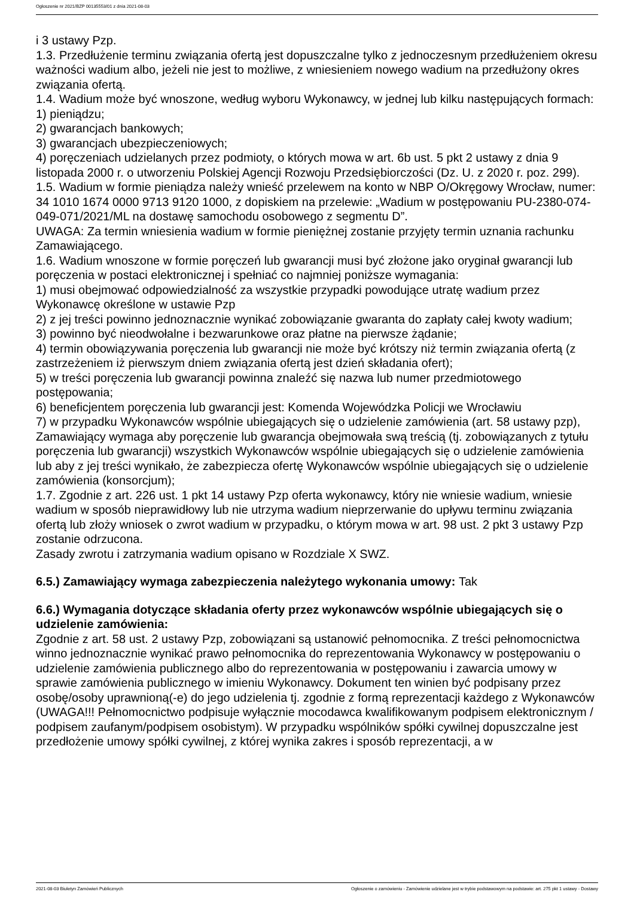Ogłoszenie nr 2021/BZP 00135553/01 z dnia 2021-08-03
i 3 ustawy Pzp.
1.3. Przedłużenie terminu związania ofertą jest dopuszczalne tylko z jednoczesnym przedłużeniem okresu ważności wadium albo, jeżeli nie jest to możliwe, z wniesieniem nowego wadium na przedłużony okres związania ofertą.
1.4. Wadium może być wnoszone, według wyboru Wykonawcy, w jednej lub kilku następujących formach:
1) pieniądzu;
2) gwarancjach bankowych;
3) gwarancjach ubezpieczeniowych;
4) poręczeniach udzielanych przez podmioty, o których mowa w art. 6b ust. 5 pkt 2 ustawy z dnia 9 listopada 2000 r. o utworzeniu Polskiej Agencji Rozwoju Przedsiębiorczości (Dz. U. z 2020 r. poz. 299).
1.5. Wadium w formie pieniądza należy wnieść przelewem na konto w NBP O/Okręgowy Wrocław, numer: 34 1010 1674 0000 9713 9120 1000, z dopiskiem na przelewie: „Wadium w postępowaniu PU-2380-074-049-071/2021/ML na dostawę samochodu osobowego z segmentu D”.
UWAGA: Za termin wniesienia wadium w formie pieniężnej zostanie przyjęty termin uznania rachunku Zamawiającego.
1.6. Wadium wnoszone w formie poręczeń lub gwarancji musi być złożone jako oryginał gwarancji lub poręczenia w postaci elektronicznej i spełniać co najmniej poniższe wymagania:
1) musi obejmować odpowiedzialność za wszystkie przypadki powodujące utratę wadium przez Wykonawcę określone w ustawie Pzp
2) z jej treści powinno jednoznacznie wynikać zobowiązanie gwaranta do zapłaty całej kwoty wadium;
3) powinno być nieodwołalne i bezwarunkowe oraz płatne na pierwsze żądanie;
4) termin obowiązywania poręczenia lub gwarancji nie może być krótszy niż termin związania ofertą (z zastrzeżeniem iż pierwszym dniem związania ofertą jest dzień składania ofert);
5) w treści poręczenia lub gwarancji powinna znaleźć się nazwa lub numer przedmiotowego postępowania;
6) beneficjentem poręczenia lub gwarancji jest: Komenda Wojewódzka Policji we Wrocławiu
7) w przypadku Wykonawców wspólnie ubiegających się o udzielenie zamówienia (art. 58 ustawy pzp), Zamawiający wymaga aby poręczenie lub gwarancja obejmowała swą treścią (tj. zobowiązanych z tytułu poręczenia lub gwarancji) wszystkich Wykonawców wspólnie ubiegających się o udzielenie zamówienia lub aby z jej treści wynikało, że zabezpiecza ofertę Wykonawców wspólnie ubiegających się o udzielenie zamówienia (konsorcjum);
1.7. Zgodnie z art. 226 ust. 1 pkt 14 ustawy Pzp oferta wykonawcy, który nie wniesie wadium, wniesie wadium w sposób nieprawidłowy lub nie utrzyma wadium nieprzerwanie do upływu terminu związania ofertą lub złoży wniosek o zwrot wadium w przypadku, o którym mowa w art. 98 ust. 2 pkt 3 ustawy Pzp zostanie odrzucona.
Zasady zwrotu i zatrzymania wadium opisano w Rozdziale X SWZ.
6.5.) Zamawiający wymaga zabezpieczenia należytego wykonania umowy: Tak
6.6.) Wymagania dotyczące składania oferty przez wykonawców wspólnie ubiegających się o udzielenie zamówienia:
Zgodnie z art. 58 ust. 2 ustawy Pzp, zobowiązani są ustanowić pełnomocnika. Z treści pełnomocnictwa winno jednoznacznie wynikać prawo pełnomocnika do reprezentowania Wykonawcy w postępowaniu o udzielenie zamówienia publicznego albo do reprezentowania w postępowaniu i zawarcia umowy w sprawie zamówienia publicznego w imieniu Wykonawcy. Dokument ten winien być podpisany przez osobę/osoby uprawnioną(-e) do jego udzielenia tj. zgodnie z formą reprezentacji każdego z Wykonawców (UWAGA!!! Pełnomocnictwo podpisuje wyłącznie mocodawca kwalifikowanym podpisem elektronicznym / podpisem zaufanym/podpisem osobistym). W przypadku wspólników spółki cywilnej dopuszczalne jest przedłożenie umowy spółki cywilnej, z której wynika zakres i sposób reprezentacji, a w
2021-08-03 Biuletyn Zamówień Publicznych Ogłoszenie o zamówieniu - Zamówienie udzielane jest w trybie podstawowym na podstawie: art. 275 pkt 1 ustawy - Dostawy